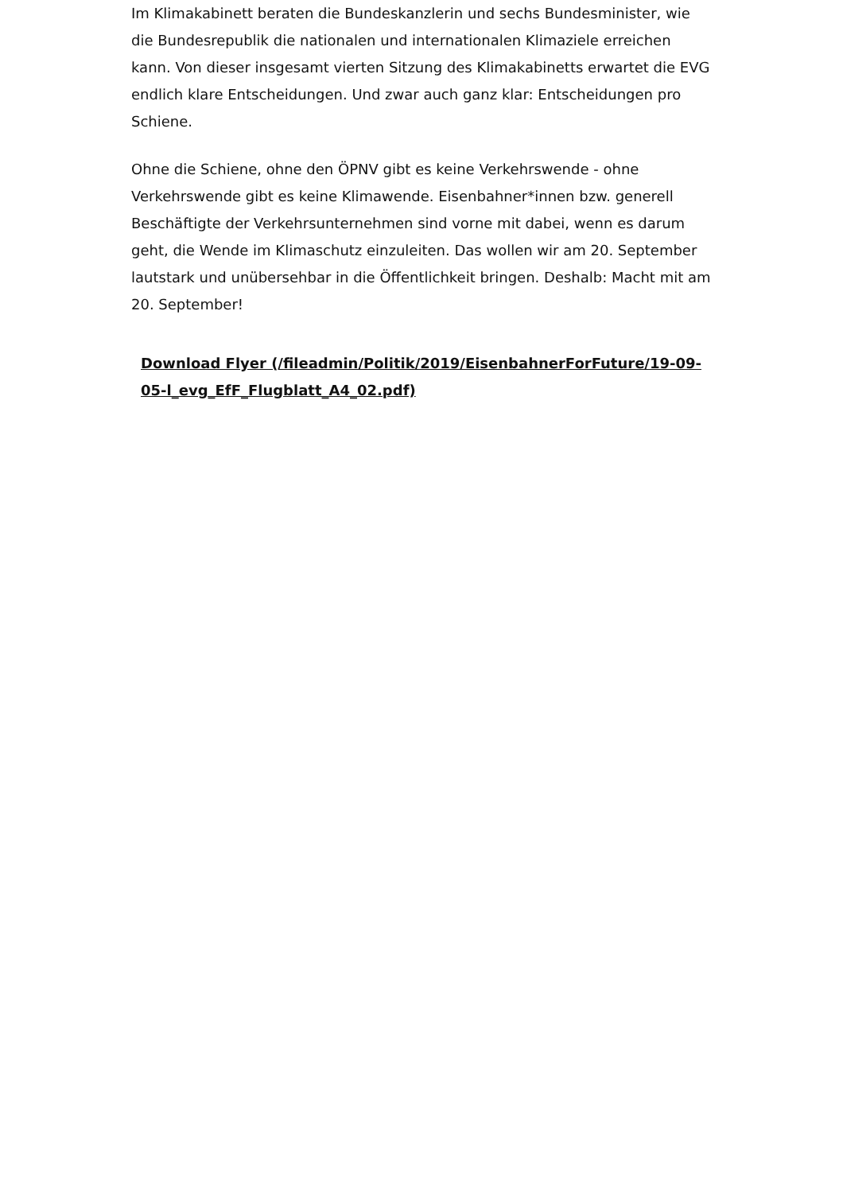Im Klimakabinett beraten die Bundeskanzlerin und sechs Bundesminister, wie die Bundesrepublik die nationalen und internationalen Klimaziele erreichen kann. Von dieser insgesamt vierten Sitzung des Klimakabinetts erwartet die EVG endlich klare Entscheidungen. Und zwar auch ganz klar: Entscheidungen pro Schiene.
Ohne die Schiene, ohne den ÖPNV gibt es keine Verkehrswende - ohne Verkehrswende gibt es keine Klimawende. Eisenbahner*innen bzw. generell Beschäftigte der Verkehrsunternehmen sind vorne mit dabei, wenn es darum geht, die Wende im Klimaschutz einzuleiten. Das wollen wir am 20. September lautstark und unübersehbar in die Öffentlichkeit bringen. Deshalb: Macht mit am 20. September!
Download Flyer (/fileadmin/Politik/2019/EisenbahnerForFuture/19-09-05-l_evg_EfF_Flugblatt_A4_02.pdf)